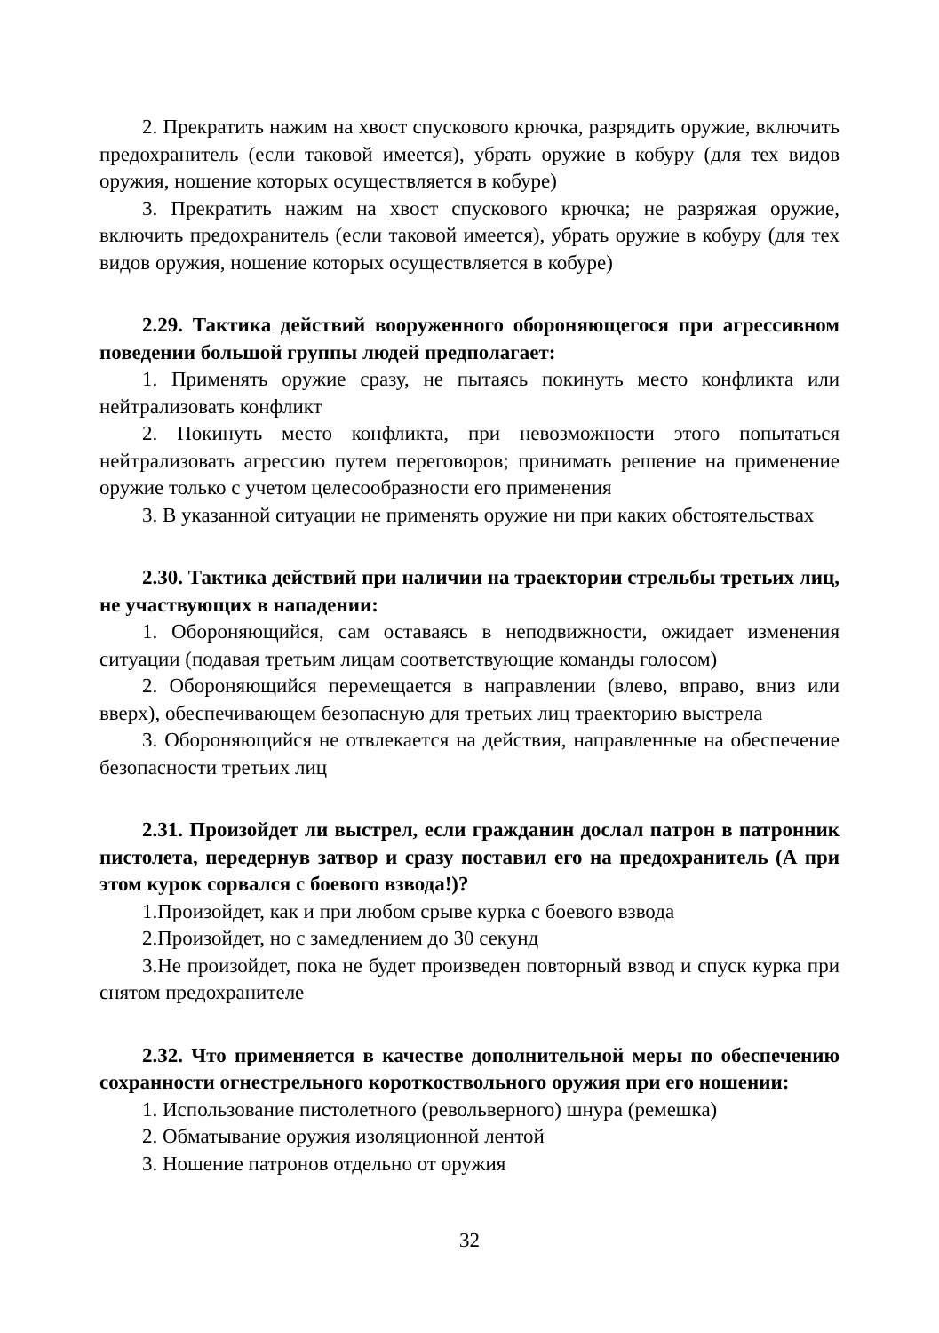2. Прекратить нажим на хвост спускового крючка, разрядить оружие, включить предохранитель (если таковой имеется), убрать оружие в кобуру (для тех видов оружия, ношение которых осуществляется в кобуре)
3. Прекратить нажим на хвост спускового крючка; не разряжая оружие, включить предохранитель (если таковой имеется), убрать оружие в кобуру (для тех видов оружия, ношение которых осуществляется в кобуре)
2.29. Тактика действий вооруженного обороняющегося при агрессивном поведении большой группы людей предполагает:
1. Применять оружие сразу, не пытаясь покинуть место конфликта или нейтрализовать конфликт
2. Покинуть место конфликта, при невозможности этого попытаться нейтрализовать агрессию путем переговоров; принимать решение на применение оружие только с учетом целесообразности его применения
3. В указанной ситуации не применять оружие ни при каких обстоятельствах
2.30. Тактика действий при наличии на траектории стрельбы третьих лиц, не участвующих в нападении:
1. Обороняющийся, сам оставаясь в неподвижности, ожидает изменения ситуации (подавая третьим лицам соответствующие команды голосом)
2. Обороняющийся перемещается в направлении (влево, вправо, вниз или вверх), обеспечивающем безопасную для третьих лиц траекторию выстрела
3. Обороняющийся не отвлекается на действия, направленные на обеспечение безопасности третьих лиц
2.31. Произойдет ли выстрел, если гражданин дослал патрон в патронник пистолета, передернув затвор и сразу поставил его на предохранитель (А при этом курок сорвался с боевого взвода!)?
1.Произойдет, как и при любом срыве курка с боевого взвода
2.Произойдет, но с замедлением до 30 секунд
3.Не произойдет, пока не будет произведен повторный взвод и спуск курка при снятом предохранителе
2.32. Что применяется в качестве дополнительной меры по обеспечению сохранности огнестрельного короткоствольного оружия при его ношении:
1. Использование пистолетного (револьверного) шнура (ремешка)
2. Обматывание оружия изоляционной лентой
3. Ношение патронов отдельно от оружия
32